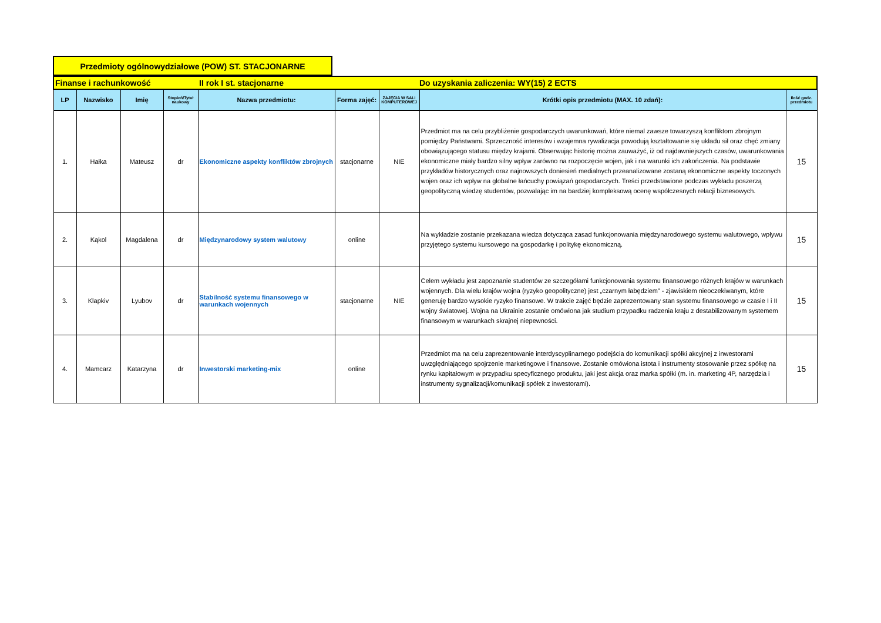Przedmioty ogólnowydziałowe (POW) ST. STACJONARNE
| Finanse i rachunkowość II rok I st. stacjonarne Do uzyskania zaliczenia: WY(15) 2 ECTS | | | | | | | | |
| LP | Nazwisko | Imię | Stopień/Tytuł naukowy | Nazwa przedmiotu: | Forma zajęć: | ZAJĘCIA W SALI KOMPUTEROWEJ | Krótki opis przedmiotu (MAX. 10 zdań): | Ilość godz. przedmiotu |
| 1. | Hałka | Mateusz | dr | Ekonomiczne aspekty konfliktów zbrojnych | stacjonarne | NIE | Przedmiot ma na celu przybliżenie gospodarczych uwarunkowań, które niemal zawsze towarzyszą konfliktom zbrojnym pomiędzy Państwami. Sprzeczność interesów i wzajemna rywalizacja powodują kształtowanie się układu sił oraz chęć zmiany obowiązującego statusu między krajami. Obserwując historię można zauważyć, iż od najdawniejszych czasów, uwarunkowania ekonomiczne miały bardzo silny wpływ zarówno na rozpoczęcie wojen, jak i na warunki ich zakończenia. Na podstawie przykładów historycznych oraz najnowszych doniesień medialnych przeanalizowane zostaną ekonomiczne aspekty toczonych wojen oraz ich wpływ na globalne łańcuchy powiązań gospodarczych. Treści przedstawione podczas wykładu poszerzą geopolityczną wiedzę studentów, pozwalając im na bardziej kompleksową ocenę współczesnych relacji biznesowych. | 15 |
| 2. | Kąkol | Magdalena | dr | Międzynarodowy system walutowy | online | | Na wykładzie zostanie przekazana wiedza dotycząca zasad funkcjonowania międzynarodowego systemu walutowego, wpływu przyjętego systemu kursowego na gospodarkę i politykę ekonomiczną. | 15 |
| 3. | Klapkiv | Lyubov | dr | Stabilność systemu finansowego w warunkach wojennych | stacjonarne | NIE | Celem wykładu jest zapoznanie studentów ze szczegółami funkcjonowania systemu finansowego różnych krajów w warunkach wojennych. Dla wielu krajów wojna (ryzyko geopolityczne) jest „czarnym łabędziem” - zjawiskiem nieoczekiwanym, które generuję bardzo wysokie ryzyko finansowe. W trakcie zajęć będzie zaprezentowany stan systemu finansowego w czasie I i II wojny światowej. Wojna na Ukrainie zostanie omówiona jak studium przypadku radzenia kraju z destabilizowanym systemem finansowym w warunkach skrajnej niepewności. | 15 |
| 4. | Mamcarz | Katarzyna | dr | Inwestorski marketing-mix | online | | Przedmiot ma na celu zaprezentowanie interdyscyplinarnego podejścia do komunikacji spółki akcyjnej z inwestorami uwzględniającego spojrzenie marketingowe i finansowe. Zostanie omówiona istota i instrumenty stosowanie przez spółkę na rynku kapitałowym w przypadku specyficznego produktu, jaki jest akcja oraz marka spółki (m. in. marketing 4P, narzędzia i instrumenty sygnalizacji/komunikacji spółek z inwestorami). | 15 |